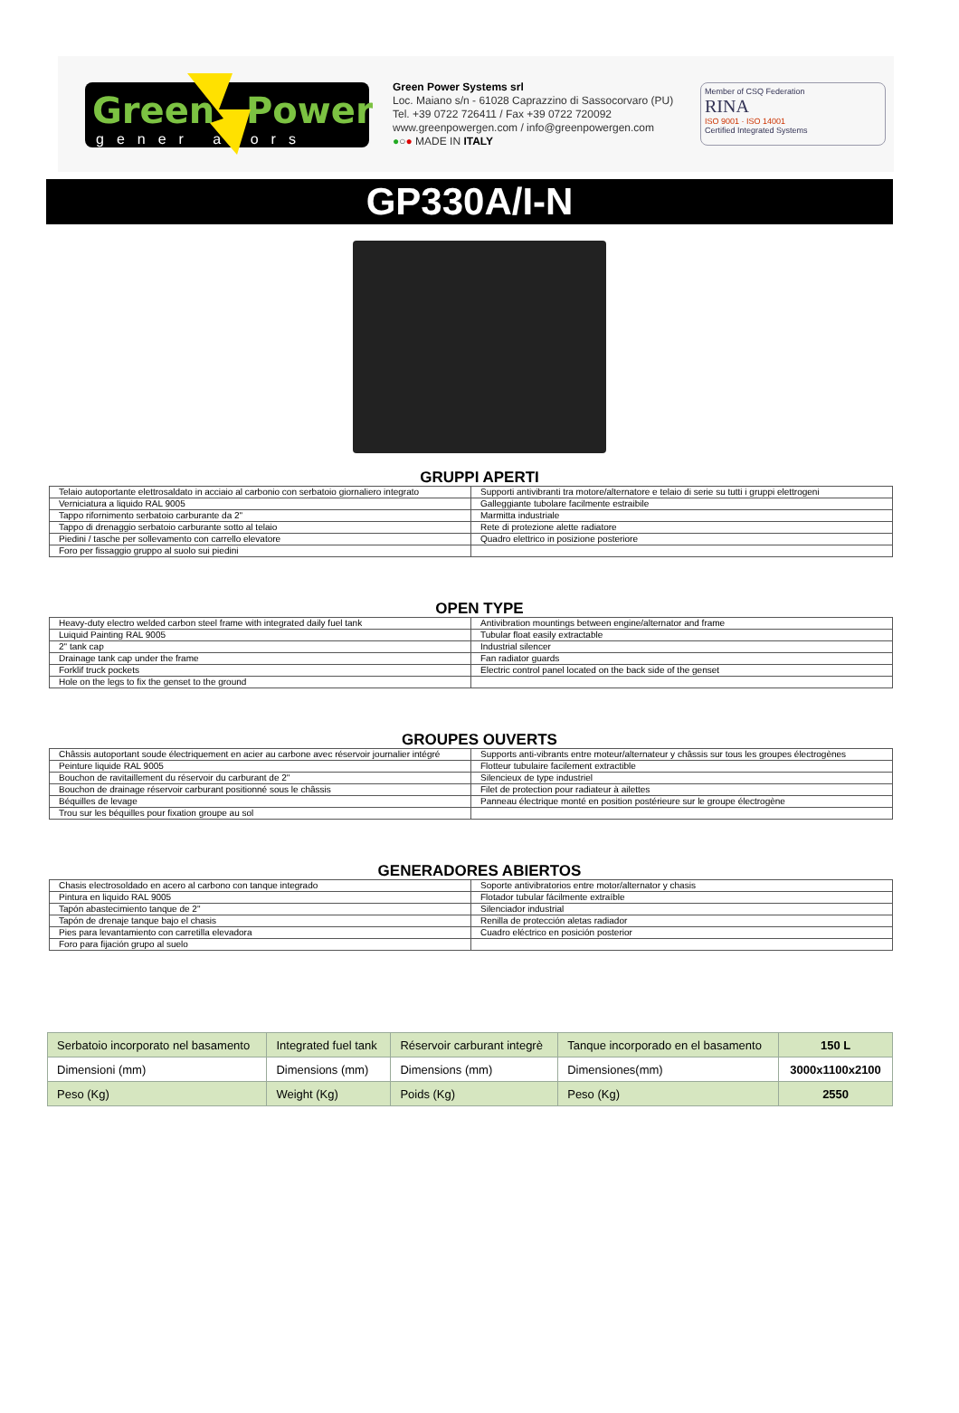Green
Power
gener ators
Green Power Systems srl
Loc. Maiano s/n - 61028 Caprazzino di Sassocorvaro (PU)
Tel. +39 0722 726411 / Fax +39 0722 720092
www.greenpowergen.com / info@greenpowergen.com
●○● MADE IN ITALY
Member of CSQ Federation
RINA
ISO 9001 · ISO 14001
Certified Integrated Systems
GP330A/I-N
GRUPPI APERTI
| Telaio autoportante elettrosaldato in acciaio al carbonio con serbatoio giornaliero integrato | Supporti antivibranti tra motore/alternatore e telaio di serie su tutti i gruppi elettrogeni |
| Verniciatura a liquido RAL 9005 | Galleggiante tubolare facilmente estraibile |
| Tappo rifornimento serbatoio carburante da 2" | Marmitta industriale |
| Tappo di drenaggio serbatoio carburante sotto al telaio | Rete di protezione alette radiatore |
| Piedini / tasche per sollevamento con carrello elevatore | Quadro elettrico in posizione posteriore |
| Foro per fissaggio gruppo al suolo sui piedini | |
OPEN TYPE
| Heavy-duty electro welded carbon steel frame with integrated daily fuel tank | Antivibration mountings between engine/alternator and frame |
| Luiquid Painting RAL 9005 | Tubular float easily extractable |
| 2" tank cap | Industrial silencer |
| Drainage tank cap under the frame | Fan radiator guards |
| Forklif truck pockets | Electric control panel located on the back side of the genset |
| Hole on the legs to fix the genset to the ground | |
GROUPES OUVERTS
| Châssis autoportant soude électriquement en acier au carbone avec réservoir journalier intégré | Supports anti-vibrants entre moteur/alternateur y châssis sur tous les groupes électrogènes |
| Peinture liquide RAL 9005 | Flotteur tubulaire facilement extractible |
| Bouchon de ravitaillement du réservoir du carburant de 2" | Silencieux de type industriel |
| Bouchon de drainage réservoir carburant positionné sous le châssis | Filet de protection pour radiateur à ailettes |
| Béquilles de levage | Panneau électrique monté en position postérieure sur le groupe électrogène |
| Trou sur les béquilles pour fixation groupe au sol | |
GENERADORES ABIERTOS
| Chasis electrosoldado en acero al carbono con tanque integrado | Soporte antivibratorios entre motor/alternator y chasis |
| Pintura en liquido RAL 9005 | Flotador tubular fácilmente extraíble |
| Tapón abastecimiento tanque de 2" | Silenciador industrial |
| Tapón de drenaje tanque bajo el chasis | Renilla de protección aletas radiador |
| Pies para levantamiento con carretilla elevadora | Cuadro eléctrico en posición posterior |
| Foro para fijación grupo al suelo | |
| Serbatoio incorporato nel basamento | Integrated fuel tank | Réservoir carburant integrè | Tanque incorporado en el basamento | 150 L |
| Dimensioni (mm) | Dimensions (mm) | Dimensions (mm) | Dimensiones(mm) | 3000x1100x2100 |
| Peso (Kg) | Weight (Kg) | Poids (Kg) | Peso (Kg) | 2550 |